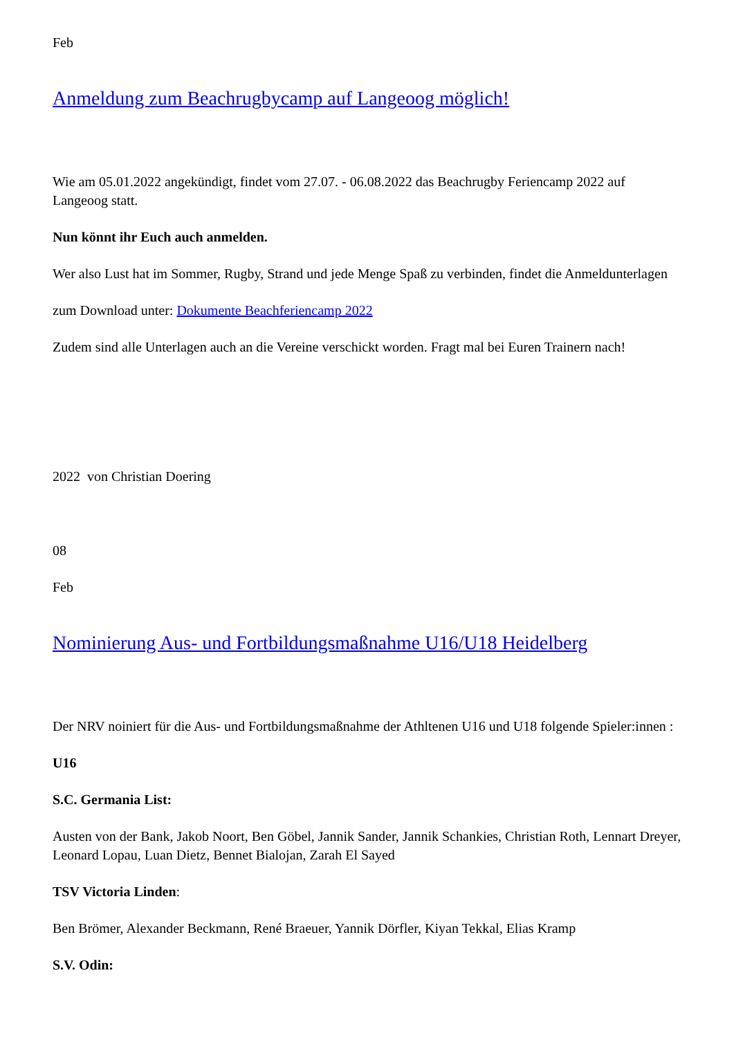Feb
Anmeldung zum Beachrugbycamp auf Langeoog möglich!
Wie am 05.01.2022 angekündigt, findet vom 27.07. - 06.08.2022 das Beachrugby Feriencamp 2022 auf Langeoog statt.
Nun könnt ihr Euch auch anmelden.
Wer also Lust hat im Sommer, Rugby, Strand und jede Menge Spaß zu verbinden, findet die Anmeldunterlagen
zum Download unter: Dokumente Beachferiencamp 2022
Zudem sind alle Unterlagen auch an die Vereine verschickt worden. Fragt mal bei Euren Trainern nach!
2022 von Christian Doering
08
Feb
Nominierung Aus- und Fortbildungsmaßnahme U16/U18 Heidelberg
Der NRV noiniert für die Aus- und Fortbildungsmaßnahme der Athltenen U16 und U18 folgende Spieler:innen :
U16
S.C. Germania List:
Austen von der Bank, Jakob Noort, Ben Göbel, Jannik Sander, Jannik Schankies, Christian Roth, Lennart Dreyer, Leonard Lopau, Luan Dietz, Bennet Bialojan, Zarah El Sayed
TSV Victoria Linden:
Ben Brömer, Alexander Beckmann, René Braeuer, Yannik Dörfler, Kiyan Tekkal, Elias Kramp
S.V. Odin: